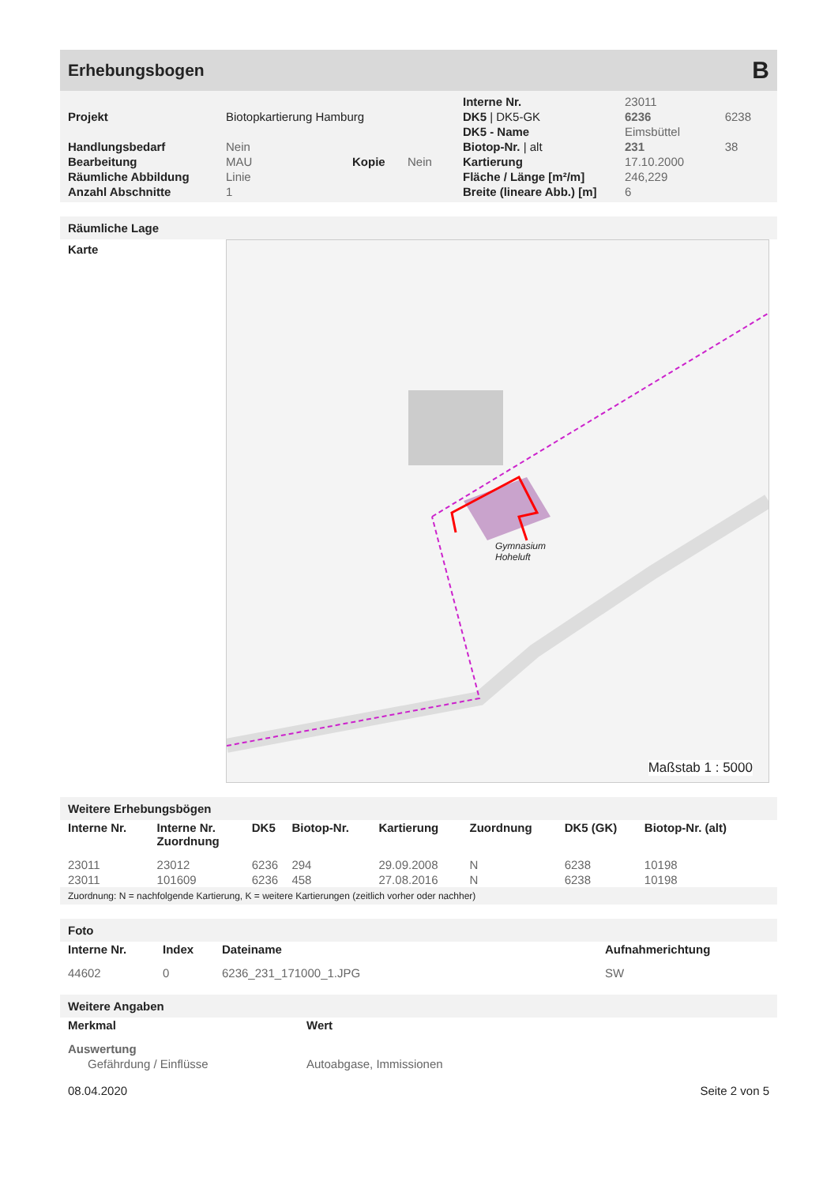Erhebungsbogen B
| | | | | Interne Nr. | 23011 | |
| Projekt | Biotopkartierung Hamburg | | | DK5 / DK5-GK | 6236 | 6238 |
| | | | | DK5 - Name | Eimsbüttel | |
| Handlungsbedarf | Nein | | | Biotop-Nr. / alt | 231 | 38 |
| Bearbeitung | MAU | Kopie | Nein | Kartierung | 17.10.2000 | |
| Räumliche Abbildung | Linie | | | Fläche / Länge [m²/m] | 246,229 | |
| Anzahl Abschnitte | 1 | | | Breite (lineare Abb.) [m] | 6 | |
Räumliche Lage
Karte
Gymnasium
Hoheluft
Maßstab 1 : 5000
Weitere Erhebungsbögen
| Interne Nr. | Interne Nr. Zuordnung | DK5 | Biotop-Nr. | Kartierung | Zuordnung | DK5 (GK) | Biotop-Nr. (alt) |
| --- | --- | --- | --- | --- | --- | --- | --- |
| 23011 | 23012 | 6236 | 294 | 29.09.2008 | N | 6238 | 10198 |
| 23011 | 101609 | 6236 | 458 | 27.08.2016 | N | 6238 | 10198 |
Zuordnung: N = nachfolgende Kartierung, K = weitere Kartierungen (zeitlich vorher oder nachher)
Foto
| Interne Nr. | Index | Dateiname | Aufnahmerichtung |
| --- | --- | --- | --- |
| 44602 | 0 | 6236_231_171000_1.JPG | SW |
Weitere Angaben
| Merkmal | Wert |
| --- | --- |
| Auswertung | |
| Gefährdung / Einflüsse | Autoabgase, Immissionen |
08.04.2020 Seite 2 von 5